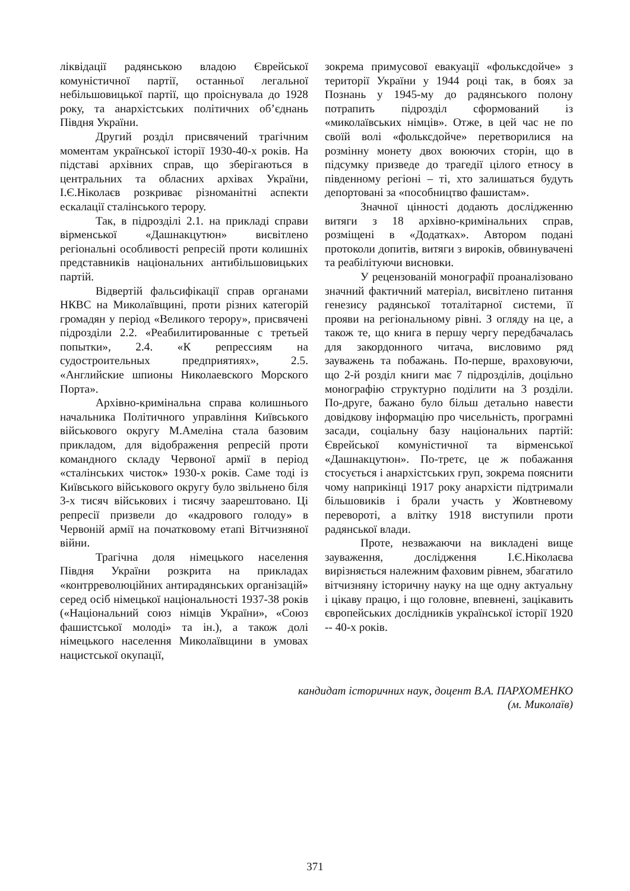ліквідації радянською владою Єврейської комуністичної партії, останньої легальної небільшовицької партії, що проіснувала до 1928 року, та анархістських політичних об’єднань Півдня України.
Другий розділ присвячений трагічним моментам української історії 1930-40-х років. На підставі архівних справ, що зберігаються в центральних та обласних архівах України, І.Є.Ніколаєв розкриває різноманітні аспекти ескалації сталінського терору.
Так, в підрозділі 2.1. на прикладі справи вірменської «Дашнакцутюн» висвітлено регіональні особливості репресій проти колишніх представників національних антибільшовицьких партій.
Відвертій фальсифікації справ органами НКВС на Миколаївщині, проти різних категорій громадян у період «Великого терору», присвячені підрозділи 2.2. «Реабилитированные с третьей попытки», 2.4. «К репрессиям на судостроительных предприятиях», 2.5. «Английские шпионы Николаевского Морского Порта».
Архівно-кримінальна справа колишнього начальника Політичного управління Київського військового округу М.Амеліна стала базовим прикладом, для відображення репресій проти командного складу Червоної армії в період «сталінських чисток» 1930-х років. Саме тоді із Київського військового округу було звільнено біля 3-х тисяч військових і тисячу заарештовано. Ці репресії призвели до «кадрового голоду» в Червоній армії на початковому етапі Вітчизняної війни.
Трагічна доля німецького населення Півдня України розкрита на прикладах «контрреволюційних антирадянських організацій» серед осіб німецької національності 1937-38 років («Національний союз німців України», «Союз фашистської молоді» та ін.), а також долі німецького населення Миколаївщини в умовах нацистської окупації,
зокрема примусової евакуації «фольксдойче» з території України у 1944 році так, в боях за Познань у 1945-му до радянського полону потрапить підрозділ сформований із «миколаївських німців». Отже, в цей час не по своїй волі «фольксдойче» перетворилися на розмінну монету двох воюючих сторін, що в підсумку призведе до трагедії цілого етносу в південному регіоні – ті, хто залишаться будуть депортовані за «пособництво фашистам».
Значної цінності додають дослідженню витяги з 18 архівно-кримінальних справ, розміщені в «Додатках». Автором подані протоколи допитів, витяги з вироків, обвинувачені та реабілітуючи висновки.
У рецензованій монографії проаналізовано значний фактичний матеріал, висвітлено питання генезису радянської тоталітарної системи, її прояви на регіональному рівні. З огляду на це, а також те, що книга в першу чергу передбачалась для закордонного читача, висловимо ряд зауважень та побажань. По-перше, враховуючи, що 2-й розділ книги має 7 підрозділів, доцільно монографію структурно поділити на 3 розділи. По-друге, бажано було більш детально навести довідкову інформацію про чисельність, програмні засади, соціальну базу національних партій: Єврейської комуністичної та вірменської «Дашнакцутюн». По-третє, це ж побажання стосується і анархістських груп, зокрема пояснити чому наприкінці 1917 року анархісти підтримали більшовиків і брали участь у Жовтневому перевороті, а влітку 1918 виступили проти радянської влади.
Проте, незважаючи на викладені вище зауваження, дослідження І.Є.Ніколаєва вирізняється належним фаховим рівнем, збагатило вітчизняну історичну науку на ще одну актуальну і цікаву працю, і що головне, впевнені, зацікавить європейських дослідників української історії 1920 -- 40-х років.
кандидат історичних наук, доцент В.А. ПАРХОМЕНКО
(м. Миколаїв)
371